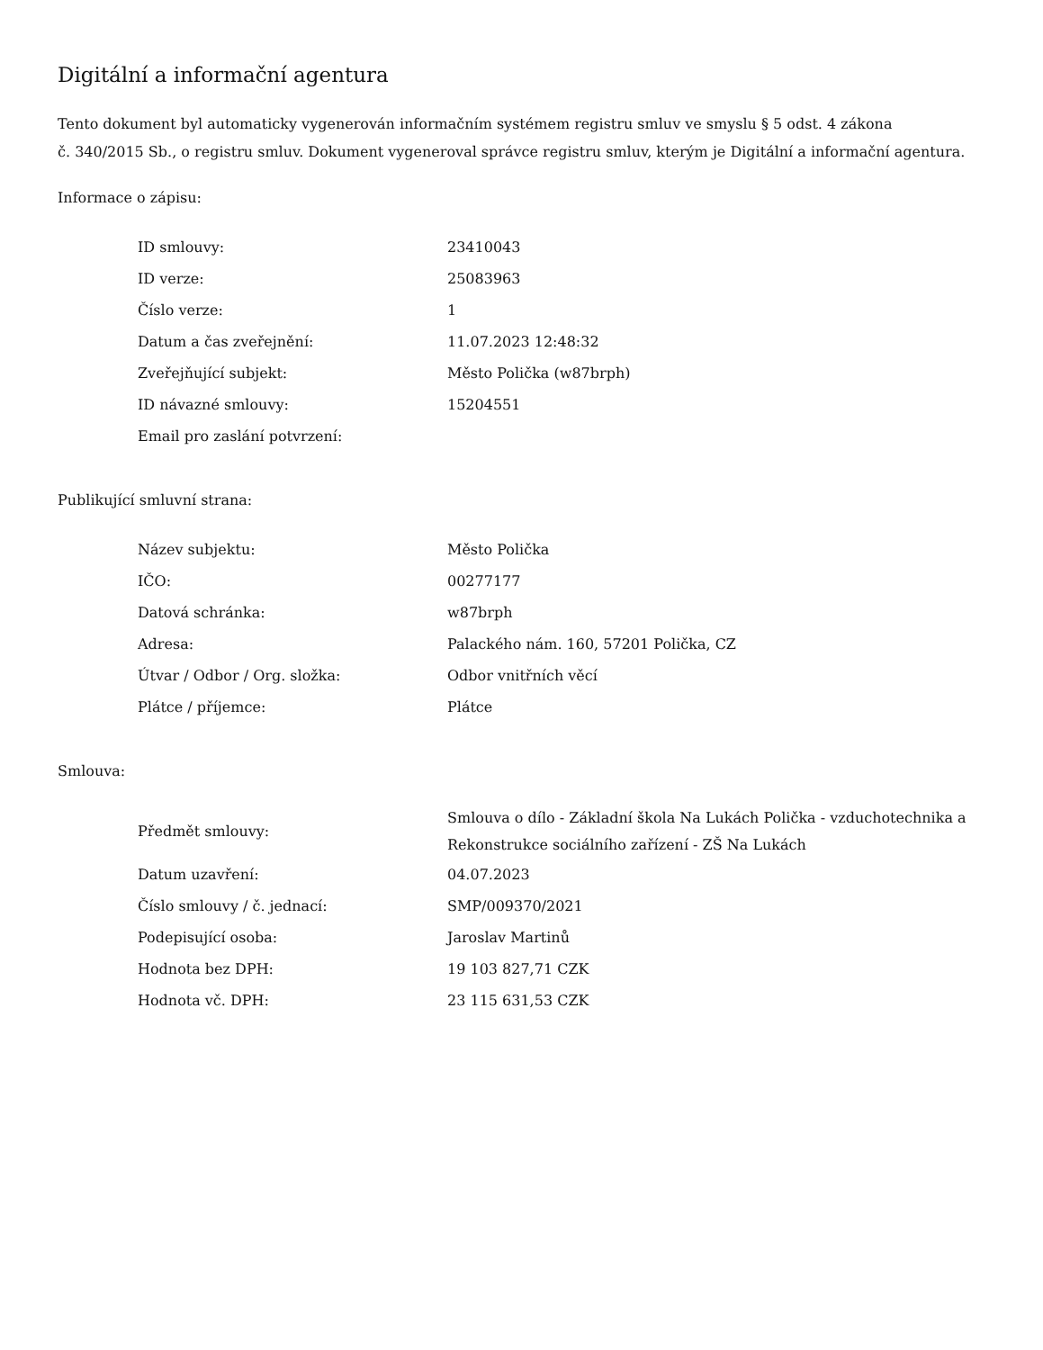Digitální a informační agentura
Tento dokument byl automaticky vygenerován informačním systémem registru smluv ve smyslu § 5 odst. 4 zákona
č. 340/2015 Sb., o registru smluv. Dokument vygeneroval správce registru smluv, kterým je Digitální a informační agentura.
Informace o zápisu:
| ID smlouvy: | 23410043 |
| ID verze: | 25083963 |
| Číslo verze: | 1 |
| Datum a čas zveřejnění: | 11.07.2023 12:48:32 |
| Zveřejňující subjekt: | Město Polička (w87brph) |
| ID návazné smlouvy: | 15204551 |
| Email pro zaslání potvrzení: | |
Publikující smluvní strana:
| Název subjektu: | Město Polička |
| IČO: | 00277177 |
| Datová schránka: | w87brph |
| Adresa: | Palackého nám. 160, 57201 Polička, CZ |
| Útvar / Odbor / Org. složka: | Odbor vnitřních věcí |
| Plátce / příjemce: | Plátce |
Smlouva:
| Předmět smlouvy: | Smlouva o dílo - Základní škola Na Lukách Polička - vzduchotechnika a Rekonstrukce sociálního zařízení - ZŠ Na Lukách |
| Datum uzavření: | 04.07.2023 |
| Číslo smlouvy / č. jednací: | SMP/009370/2021 |
| Podepisující osoba: | Jaroslav Martinů |
| Hodnota bez DPH: | 19 103 827,71 CZK |
| Hodnota vč. DPH: | 23 115 631,53 CZK |